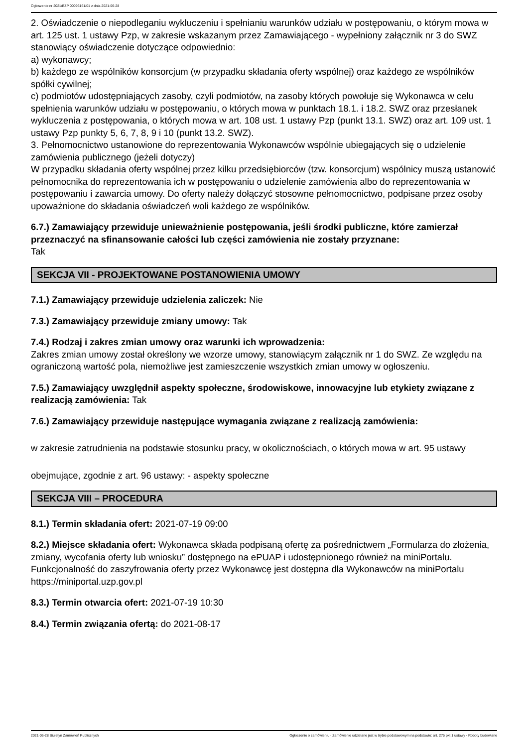Ogłoszenie nr 2021/BZP 00096161/01 z dnia 2021-06-28
2. Oświadczenie o niepodleganiu wykluczeniu i spełnianiu warunków udziału w postępowaniu, o którym mowa w art. 125 ust. 1 ustawy Pzp, w zakresie wskazanym przez Zamawiającego - wypełniony załącznik nr 3 do SWZ stanowiący oświadczenie dotyczące odpowiednio:
a) wykonawcy;
b) każdego ze wspólników konsorcjum (w przypadku składania oferty wspólnej) oraz każdego ze wspólników spółki cywilnej;
c) podmiotów udostępniających zasoby, czyli podmiotów, na zasoby których powołuje się Wykonawca w celu spełnienia warunków udziału w postępowaniu, o których mowa w punktach 18.1. i 18.2. SWZ oraz przesłanek wykluczenia z postępowania, o których mowa w art. 108 ust. 1 ustawy Pzp (punkt 13.1. SWZ) oraz art. 109 ust. 1 ustawy Pzp punkty 5, 6, 7, 8, 9 i 10 (punkt 13.2. SWZ).
3. Pełnomocnictwo ustanowione do reprezentowania Wykonawców wspólnie ubiegających się o udzielenie zamówienia publicznego (jeżeli dotyczy)
W przypadku składania oferty wspólnej przez kilku przedsiębiorców (tzw. konsorcjum) wspólnicy muszą ustanowić pełnomocnika do reprezentowania ich w postępowaniu o udzielenie zamówienia albo do reprezentowania w postępowaniu i zawarcia umowy. Do oferty należy dołączyć stosowne pełnomocnictwo, podpisane przez osoby upoważnione do składania oświadczeń woli każdego ze wspólników.
6.7.) Zamawiający przewiduje unieważnienie postępowania, jeśli środki publiczne, które zamierzał przeznaczyć na sfinansowanie całości lub części zamówienia nie zostały przyznane:
Tak
SEKCJA VII - PROJEKTOWANE POSTANOWIENIA UMOWY
7.1.) Zamawiający przewiduje udzielenia zaliczek: Nie
7.3.) Zamawiający przewiduje zmiany umowy: Tak
7.4.) Rodzaj i zakres zmian umowy oraz warunki ich wprowadzenia:
Zakres zmian umowy został określony we wzorze umowy, stanowiącym załącznik nr 1 do SWZ. Ze względu na ograniczoną wartość pola, niemożliwe jest zamieszczenie wszystkich zmian umowy w ogłoszeniu.
7.5.) Zamawiający uwzględnił aspekty społeczne, środowiskowe, innowacyjne lub etykiety związane z realizacją zamówienia: Tak
7.6.) Zamawiający przewiduje następujące wymagania związane z realizacją zamówienia:
w zakresie zatrudnienia na podstawie stosunku pracy, w okolicznościach, o których mowa w art. 95 ustawy
obejmujące, zgodnie z art. 96 ustawy: - aspekty społeczne
SEKCJA VIII – PROCEDURA
8.1.) Termin składania ofert: 2021-07-19 09:00
8.2.) Miejsce składania ofert: Wykonawca składa podpisaną ofertę za pośrednictwem „Formularza do złożenia, zmiany, wycofania oferty lub wniosku” dostępnego na ePUAP i udostępnionego również na miniPortalu. Funkcjonalność do zaszyfrowania oferty przez Wykonawcę jest dostępna dla Wykonawców na miniPortalu https://miniportal.uzp.gov.pl
8.3.) Termin otwarcia ofert: 2021-07-19 10:30
8.4.) Termin związania ofertą: do 2021-08-17
2021-06-28 Biuletyn Zamówień Publicznych Ogłoszenie o zamówieniu - Zamówienie udzielane jest w trybie podstawowym na podstawie: art. 275 pkt 1 ustawy - Roboty budowlane